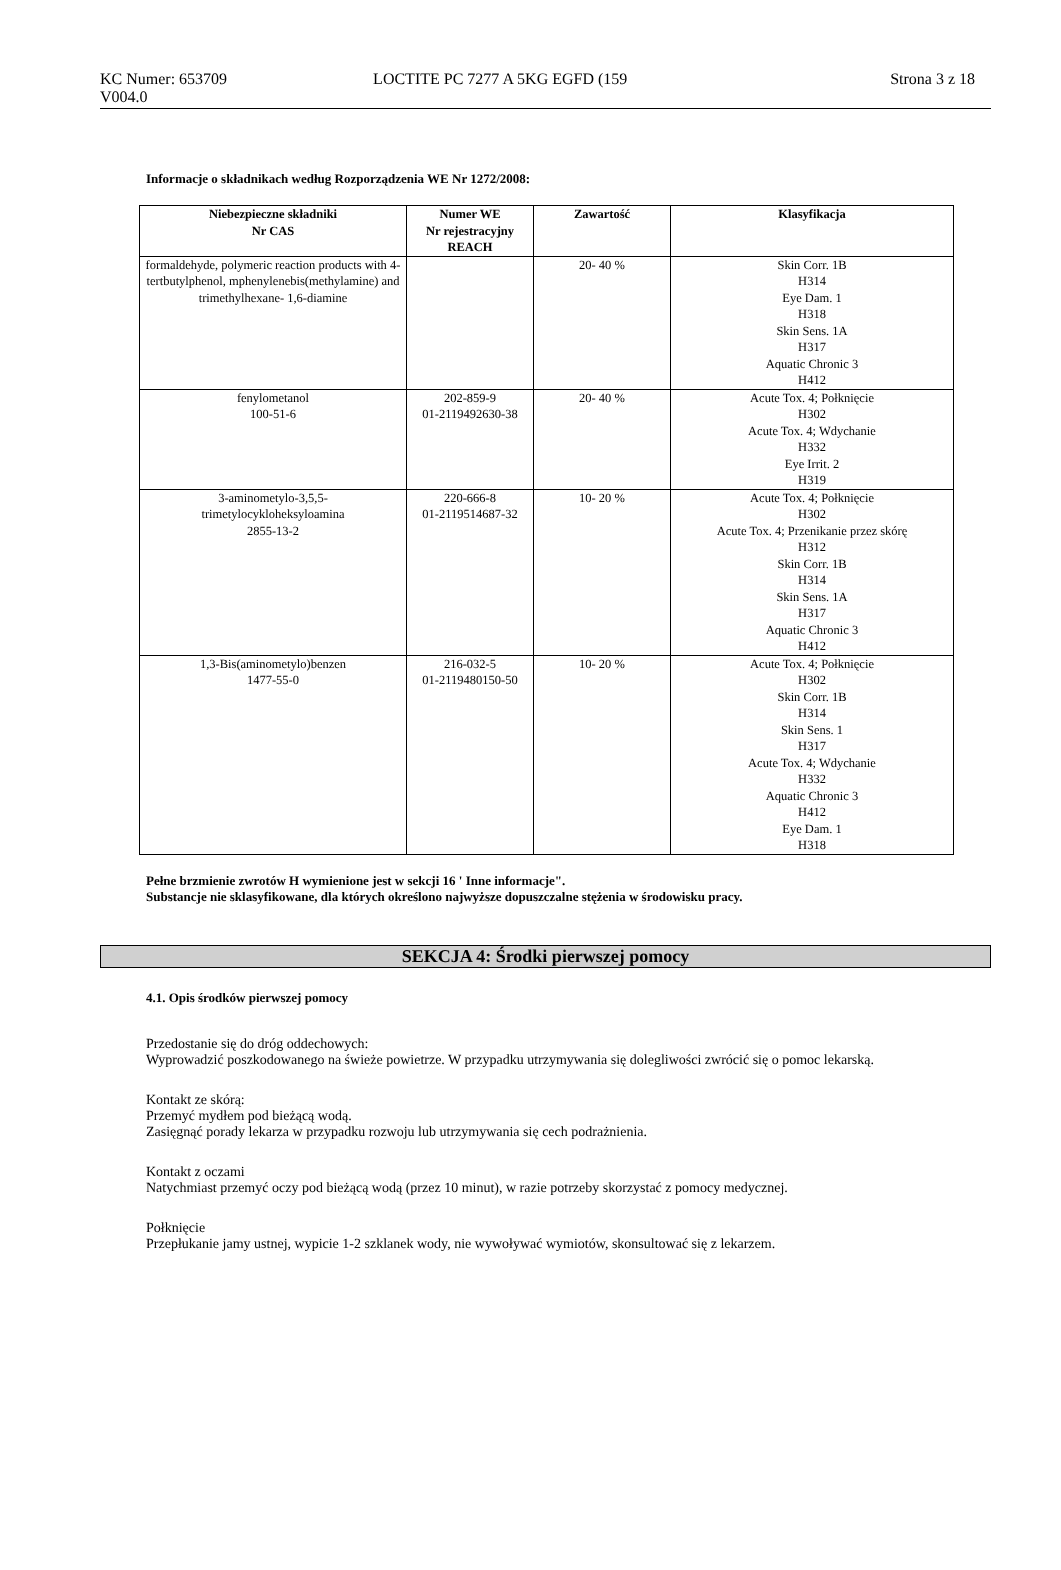KC Numer: 653709
V004.0
LOCTITE PC 7277 A 5KG EGFD (159
Strona 3 z 18
Informacje o składnikach według Rozporządzenia WE Nr 1272/2008:
| Niebezpieczne składniki Nr CAS | Numer WE Nr rejestracyjny REACH | Zawartość | Klasyfikacja |
| --- | --- | --- | --- |
| formaldehyde, polymeric reaction products with 4- tertbutylphenol, mphenylenebis(methylamine) and trimethylhexane- 1,6-diamine | | 20- 40 % | Skin Corr. 1B H314 Eye Dam. 1 H318 Skin Sens. 1A H317 Aquatic Chronic 3 H412 |
| fenylometanol 100-51-6 | 202-859-9 01-2119492630-38 | 20- 40 % | Acute Tox. 4; Połknięcie H302 Acute Tox. 4; Wdychanie H332 Eye Irrit. 2 H319 |
| 3-aminometylo-3,5,5- trimetylocykloheksyloamina 2855-13-2 | 220-666-8 01-2119514687-32 | 10- 20 % | Acute Tox. 4; Połknięcie H302 Acute Tox. 4; Przenikanie przez skórę H312 Skin Corr. 1B H314 Skin Sens. 1A H317 Aquatic Chronic 3 H412 |
| 1,3-Bis(aminometylo)benzen 1477-55-0 | 216-032-5 01-2119480150-50 | 10- 20 % | Acute Tox. 4; Połknięcie H302 Skin Corr. 1B H314 Skin Sens. 1 H317 Acute Tox. 4; Wdychanie H332 Aquatic Chronic 3 H412 Eye Dam. 1 H318 |
Pełne brzmienie zwrotów H wymienione jest w sekcji 16 ' Inne informacje".
Substancje nie sklasyfikowane, dla których określono najwyższe dopuszczalne stężenia w środowisku pracy.
SEKCJA 4: Środki pierwszej pomocy
4.1. Opis środków pierwszej pomocy
Przedostanie się do dróg oddechowych:
Wyprowadzić poszkodowanego na świeże powietrze. W przypadku utrzymywania się dolegliwości zwrócić się o pomoc lekarską.
Kontakt ze skórą:
Przemyć mydłem pod bieżącą wodą.
Zasięgnąć porady lekarza w przypadku rozwoju lub utrzymywania się cech podrażnienia.
Kontakt z oczami
Natychmiast przemyć oczy pod bieżącą wodą (przez 10 minut), w razie potrzeby skorzystać z pomocy medycznej.
Połknięcie
Przepłukanie jamy ustnej, wypicie 1-2 szklanek wody, nie wywoływać wymiotów, skonsultować się z lekarzem.